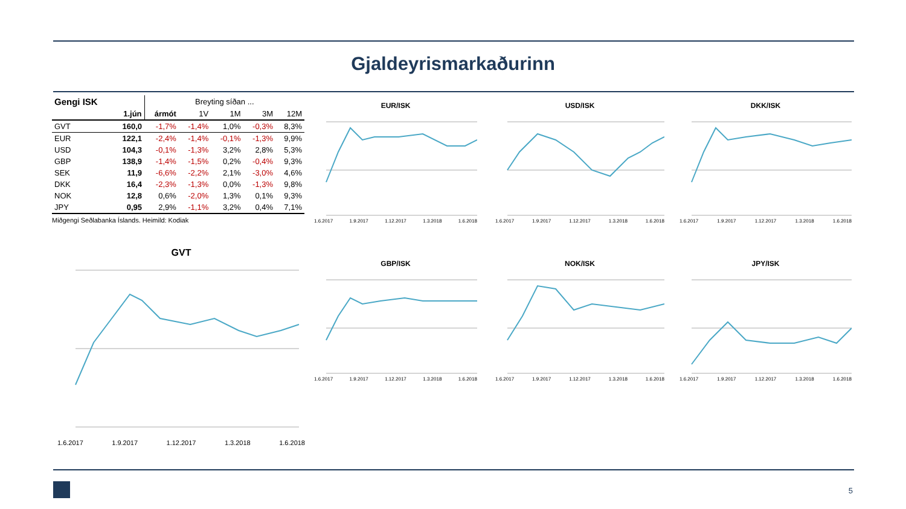Gjaldeyrismarkaðurinn
| Gengi ISK | | Breyting síðan ... | | | | |
| --- | --- | --- | --- | --- | --- | --- |
| | 1.jún | ármót | 1V | 1M | 3M | 12M |
| GVT | 160,0 | -1,7% | -1,4% | 1,0% | -0,3% | 8,3% |
| EUR | 122,1 | -2,4% | -1,4% | -0,1% | -1,3% | 9,9% |
| USD | 104,3 | -0,1% | -1,3% | 3,2% | 2,8% | 5,3% |
| GBP | 138,9 | -1,4% | -1,5% | 0,2% | -0,4% | 9,3% |
| SEK | 11,9 | -6,6% | -2,2% | 2,1% | -3,0% | 4,6% |
| DKK | 16,4 | -2,3% | -1,3% | 0,0% | -1,3% | 9,8% |
| NOK | 12,8 | 0,6% | -2,0% | 1,3% | 0,1% | 9,3% |
| JPY | 0,95 | 2,9% | -1,1% | 3,2% | 0,4% | 7,1% |
Miðgengi Seðlabanka Íslands. Heimild: Kodiak
EUR/ISK
1.6.2017 1.9.2017 1.12.2017 1.3.2018 1.6.2018
USD/ISK
1.6.2017 1.9.2017 1.12.2017 1.3.2018 1.6.2018
DKK/ISK
1.6.2017 1.9.2017 1.12.2017 1.3.2018 1.6.2018
GVT
1.6.2017 1.9.2017 1.12.2017 1.3.2018 1.6.2018
GBP/ISK
1.6.2017 1.9.2017 1.12.2017 1.3.2018 1.6.2018
NOK/ISK
1.6.2017 1.9.2017 1.12.2017 1.3.2018 1.6.2018
JPY/ISK
1.6.2017 1.9.2017 1.12.2017 1.3.2018 1.6.2018
5